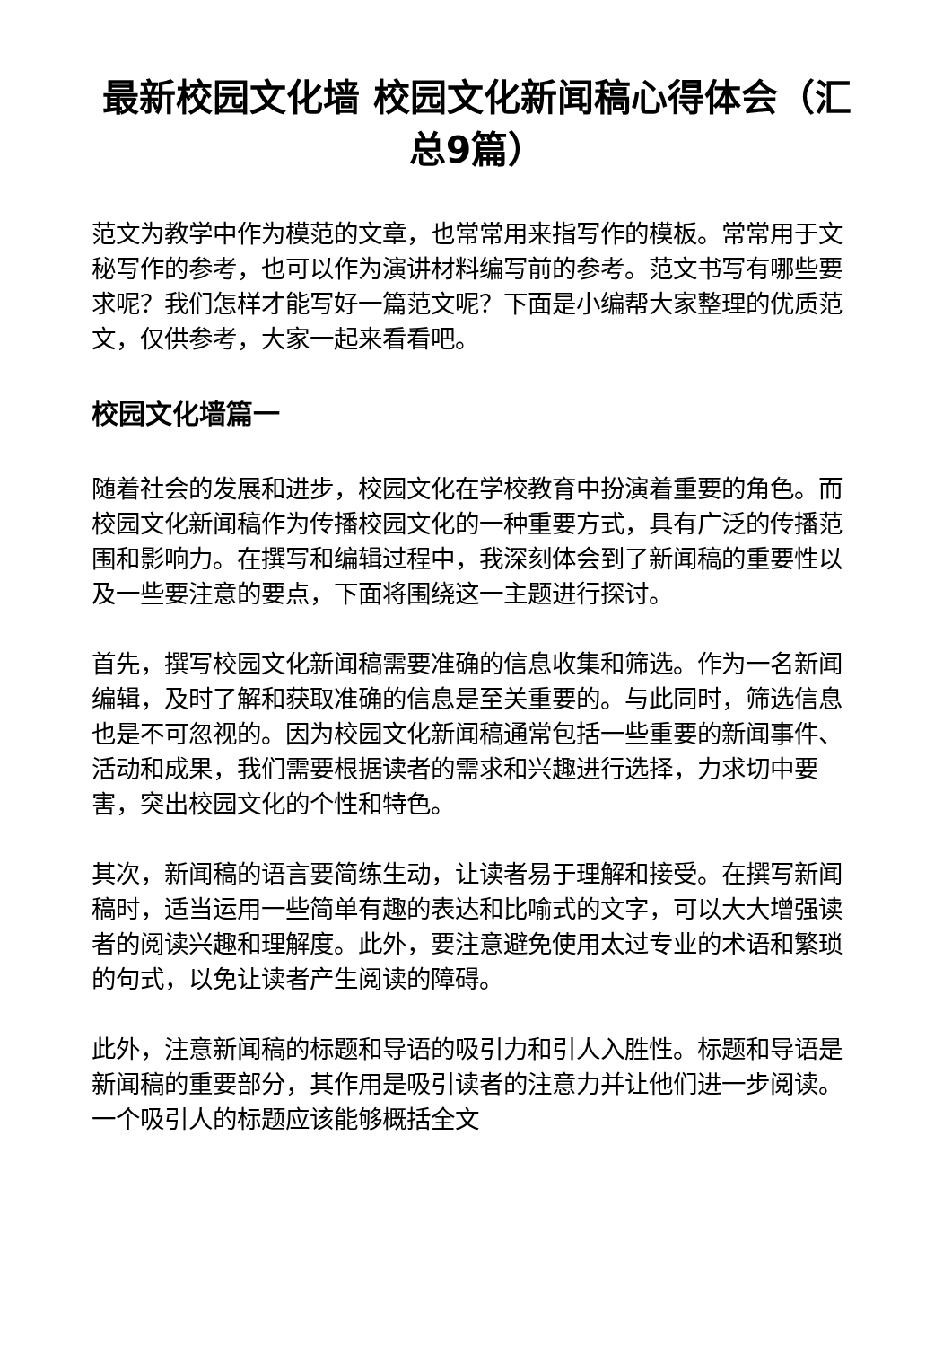最新校园文化墙 校园文化新闻稿心得体会（汇总9篇）
范文为教学中作为模范的文章，也常常用来指写作的模板。常常用于文秘写作的参考，也可以作为演讲材料编写前的参考。范文书写有哪些要求呢？我们怎样才能写好一篇范文呢？下面是小编帮大家整理的优质范文，仅供参考，大家一起来看看吧。
校园文化墙篇一
随着社会的发展和进步，校园文化在学校教育中扮演着重要的角色。而校园文化新闻稿作为传播校园文化的一种重要方式，具有广泛的传播范围和影响力。在撰写和编辑过程中，我深刻体会到了新闻稿的重要性以及一些要注意的要点，下面将围绕这一主题进行探讨。
首先，撰写校园文化新闻稿需要准确的信息收集和筛选。作为一名新闻编辑，及时了解和获取准确的信息是至关重要的。与此同时，筛选信息也是不可忽视的。因为校园文化新闻稿通常包括一些重要的新闻事件、活动和成果，我们需要根据读者的需求和兴趣进行选择，力求切中要害，突出校园文化的个性和特色。
其次，新闻稿的语言要简练生动，让读者易于理解和接受。在撰写新闻稿时，适当运用一些简单有趣的表达和比喻式的文字，可以大大增强读者的阅读兴趣和理解度。此外，要注意避免使用太过专业的术语和繁琐的句式，以免让读者产生阅读的障碍。
此外，注意新闻稿的标题和导语的吸引力和引人入胜性。标题和导语是新闻稿的重要部分，其作用是吸引读者的注意力并让他们进一步阅读。一个吸引人的标题应该能够概括全文